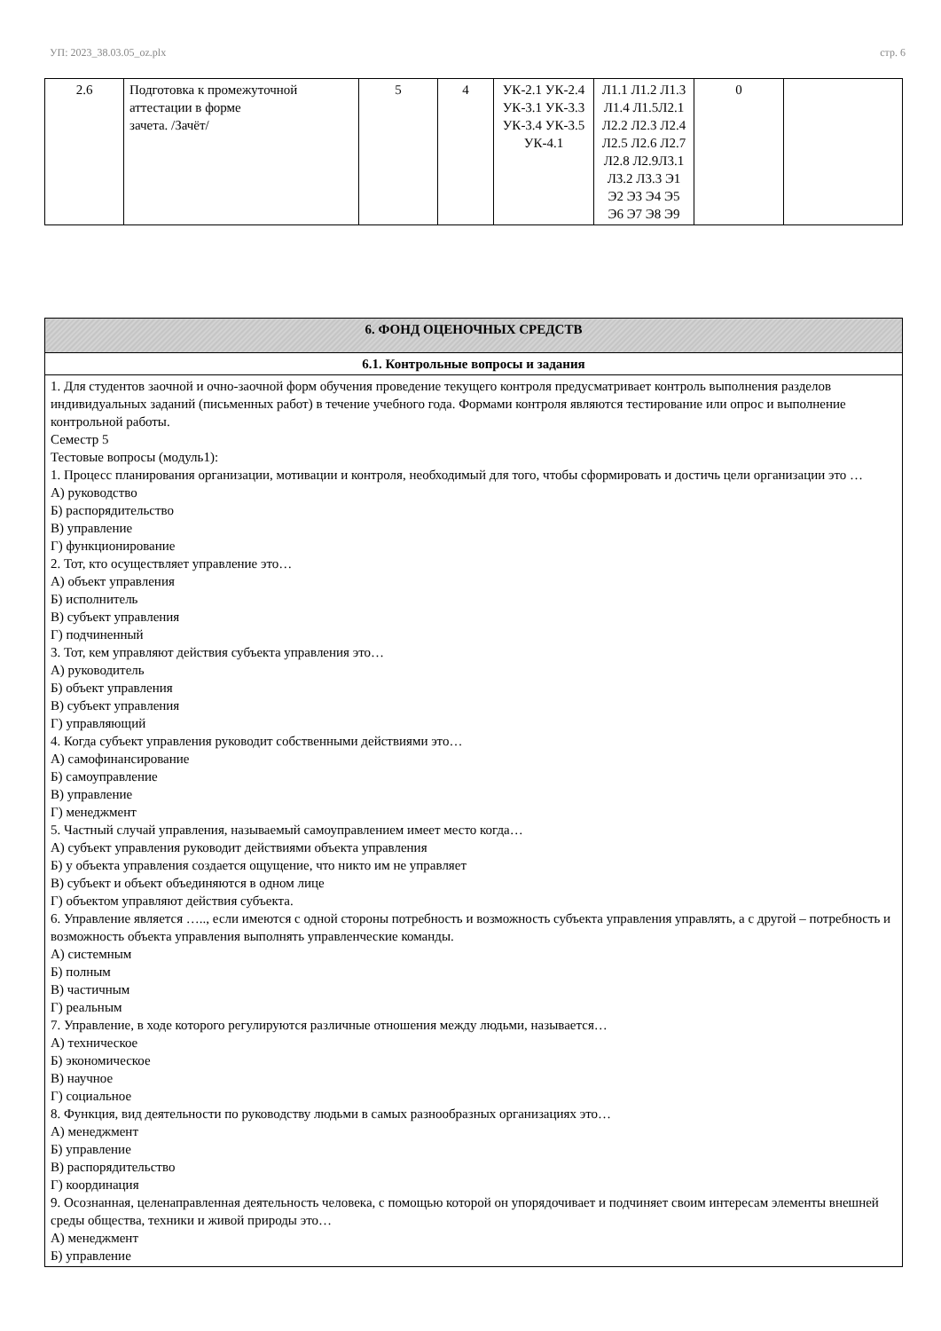УП: 2023_38.03.05_oz.plx стр. 6
| 2.6 | Подготовка к промежуточной аттестации в форме зачета. /Зачёт/ | 5 | 4 | УК-2.1 УК-2.4 УК-3.1 УК-3.3 УК-3.4 УК-3.5 УК-4.1 | Л1.1 Л1.2 Л1.3 Л1.4 Л1.5Л2.1 Л2.2 Л2.3 Л2.4 Л2.5 Л2.6 Л2.7 Л2.8 Л2.9Л3.1 Л3.2 Л3.3 Э1 Э2 Э3 Э4 Э5 Э6 Э7 Э8 Э9 | 0 | |
| 6. ФОНД ОЦЕНОЧНЫХ СРЕДСТВ |
| 6.1. Контрольные вопросы и задания |
| 1. Для студентов заочной и очно-заочной форм обучения проведение текущего контроля предусматривает контроль выполнения разделов индивидуальных заданий (письменных работ) в течение учебного года. Формами контроля являются тестирование или опрос и выполнение контрольной работы. Семестр 5 Тестовые вопросы (модуль1): 1. Процесс планирования организации, мотивации и контроля, необходимый для того, чтобы сформировать и достичь цели организации это … А) руководство Б) распорядительство В) управление Г) функционирование 2. Тот, кто осуществляет управление это… А) объект управления Б) исполнитель В) субъект управления Г) подчиненный 3. Тот, кем управляют действия субъекта управления это… А) руководитель Б) объект управления В) субъект управления Г) управляющий 4. Когда субъект управления руководит собственными действиями это… А) самофинансирование Б) самоуправление В) управление Г) менеджмент 5. Частный случай управления, называемый самоуправлением имеет место когда… А) субъект управления руководит действиями объекта управления Б) у объекта управления создается ощущение, что никто им не управляет В) субъект и объект объединяются в одном лице Г) объектом управляют действия субъекта. 6. Управление является ….., если имеются с одной стороны потребность и возможность субъекта управления управлять, а с другой – потребность и возможность объекта управления выполнять управленческие команды. А) системным Б) полным В) частичным Г) реальным 7. Управление, в ходе которого регулируются различные отношения между людьми, называется… А) техническое Б) экономическое В) научное Г) социальное 8. Функция, вид деятельности по руководству людьми в самых разнообразных организациях это… А) менеджмент Б) управление В) распорядительство Г) координация 9. Осознанная, целенаправленная деятельность человека, с помощью которой он упорядочивает и подчиняет своим интересам элементы внешней среды общества, техники и живой природы это… А) менеджмент Б) управление |